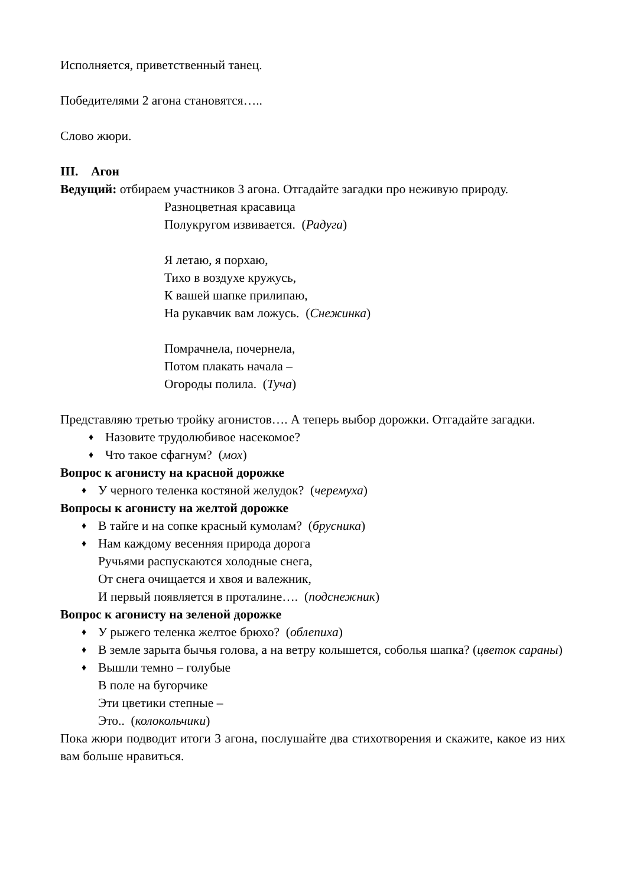Исполняется, приветственный танец.
Победителями 2 агона становятся…..
Слово жюри.
III. Агон
Ведущий: отбираем участников 3 агона. Отгадайте загадки про неживую природу.
Разноцветная красавица
Полукругом извивается. (Радуга)
Я летаю, я порхаю,
Тихо в воздухе кружусь,
К вашей шапке прилипаю,
На рукавчик вам ложусь. (Снежинка)
Помрачнела, почернела,
Потом плакать начала –
Огороды полила. (Туча)
Представляю третью тройку агонистов…. А теперь выбор дорожки. Отгадайте загадки.
♦ Назовите трудолюбивое насекомое?
♦ Что такое сфагнум? (мох)
Вопрос к агонисту на красной дорожке
♦ У черного теленка костяной желудок? (черемуха)
Вопросы к агонисту на желтой дорожке
♦ В тайге и на сопке красный кумолам? (брусника)
♦ Нам каждому весенняя природа дорога
Ручьями распускаются холодные снега,
От снега очищается и хвоя и валежник,
И первый появляется в проталине…. (подснежник)
Вопрос к агонисту на зеленой дорожке
♦ У рыжего теленка желтое брюхо? (облепиха)
♦ В земле зарыта бычья голова, а на ветру колышется, соболья шапка? (цветок сараны)
♦ Вышли темно – голубые
В поле на бугорчике
Эти цветики степные –
Это.. (колокольчики)
Пока жюри подводит итоги 3 агона, послушайте два стихотворения и скажите, какое из них вам больше нравиться.